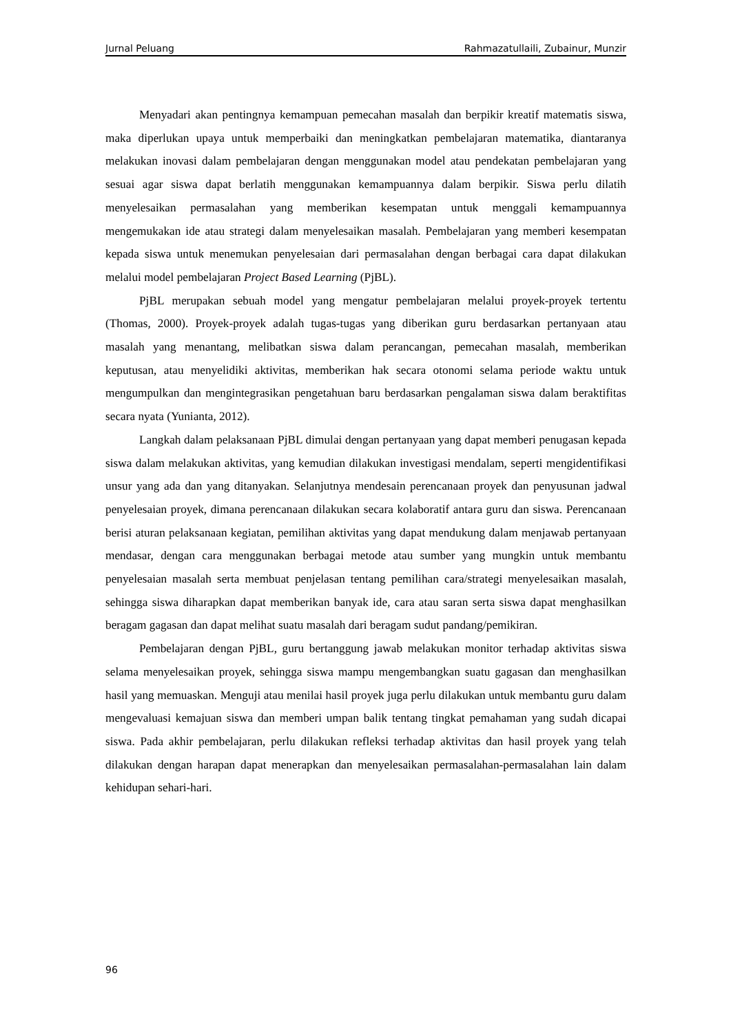Jurnal Peluang Rahmazatullaili, Zubainur, Munzir
Menyadari akan pentingnya kemampuan pemecahan masalah dan berpikir kreatif matematis siswa, maka diperlukan upaya untuk memperbaiki dan meningkatkan pembelajaran matematika, diantaranya melakukan inovasi dalam pembelajaran dengan menggunakan model atau pendekatan pembelajaran yang sesuai agar siswa dapat berlatih menggunakan kemampuannya dalam berpikir. Siswa perlu dilatih menyelesaikan permasalahan yang memberikan kesempatan untuk menggali kemampuannya mengemukakan ide atau strategi dalam menyelesaikan masalah. Pembelajaran yang memberi kesempatan kepada siswa untuk menemukan penyelesaian dari permasalahan dengan berbagai cara dapat dilakukan melalui model pembelajaran Project Based Learning (PjBL).
PjBL merupakan sebuah model yang mengatur pembelajaran melalui proyek-proyek tertentu (Thomas, 2000). Proyek-proyek adalah tugas-tugas yang diberikan guru berdasarkan pertanyaan atau masalah yang menantang, melibatkan siswa dalam perancangan, pemecahan masalah, memberikan keputusan, atau menyelidiki aktivitas, memberikan hak secara otonomi selama periode waktu untuk mengumpulkan dan mengintegrasikan pengetahuan baru berdasarkan pengalaman siswa dalam beraktifitas secara nyata (Yunianta, 2012).
Langkah dalam pelaksanaan PjBL dimulai dengan pertanyaan yang dapat memberi penugasan kepada siswa dalam melakukan aktivitas, yang kemudian dilakukan investigasi mendalam, seperti mengidentifikasi unsur yang ada dan yang ditanyakan. Selanjutnya mendesain perencanaan proyek dan penyusunan jadwal penyelesaian proyek, dimana perencanaan dilakukan secara kolaboratif antara guru dan siswa. Perencanaan berisi aturan pelaksanaan kegiatan, pemilihan aktivitas yang dapat mendukung dalam menjawab pertanyaan mendasar, dengan cara menggunakan berbagai metode atau sumber yang mungkin untuk membantu penyelesaian masalah serta membuat penjelasan tentang pemilihan cara/strategi menyelesaikan masalah, sehingga siswa diharapkan dapat memberikan banyak ide, cara atau saran serta siswa dapat menghasilkan beragam gagasan dan dapat melihat suatu masalah dari beragam sudut pandang/pemikiran.
Pembelajaran dengan PjBL, guru bertanggung jawab melakukan monitor terhadap aktivitas siswa selama menyelesaikan proyek, sehingga siswa mampu mengembangkan suatu gagasan dan menghasilkan hasil yang memuaskan. Menguji atau menilai hasil proyek juga perlu dilakukan untuk membantu guru dalam mengevaluasi kemajuan siswa dan memberi umpan balik tentang tingkat pemahaman yang sudah dicapai siswa. Pada akhir pembelajaran, perlu dilakukan refleksi terhadap aktivitas dan hasil proyek yang telah dilakukan dengan harapan dapat menerapkan dan menyelesaikan permasalahan-permasalahan lain dalam kehidupan sehari-hari.
96